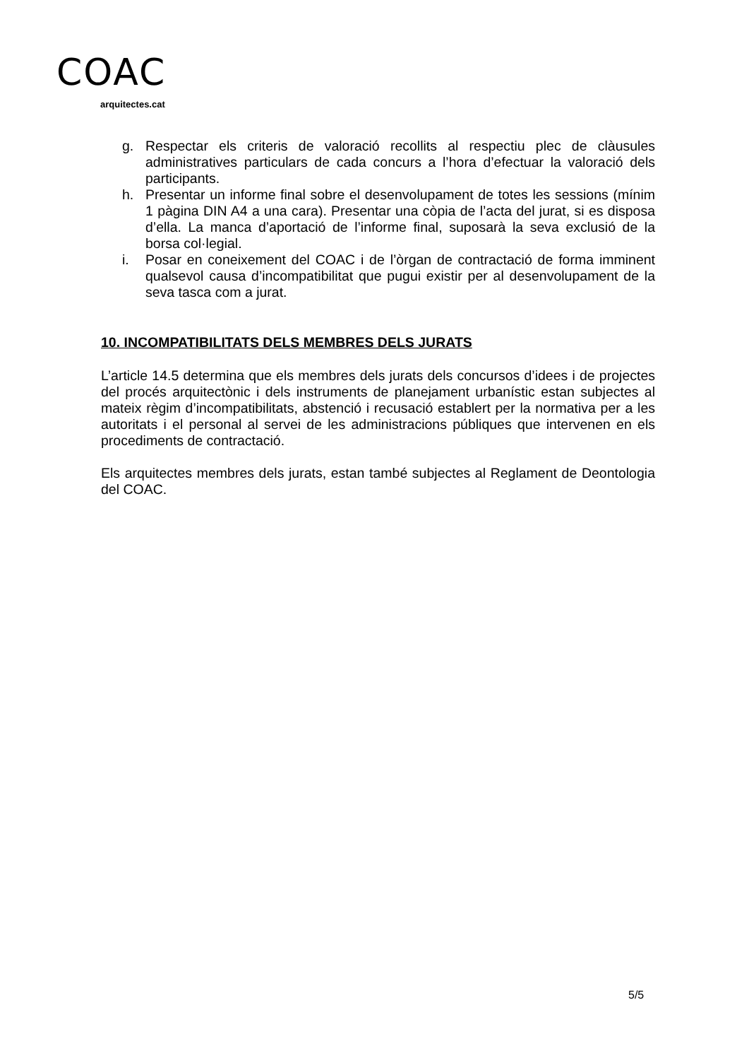COAC
arquitectes.cat
g. Respectar els criteris de valoració recollits al respectiu plec de clàusules administratives particulars de cada concurs a l’hora d’efectuar la valoració dels participants.
h. Presentar un informe final sobre el desenvolupament de totes les sessions (mínim 1 pàgina DIN A4 a una cara). Presentar una còpia de l’acta del jurat, si es disposa d’ella. La manca d’aportació de l’informe final, suposarà la seva exclusió de la borsa col·legial.
i. Posar en coneixement del COAC i de l’òrgan de contractació de forma imminent qualsevol causa d’incompatibilitat que pugui existir per al desenvolupament de la seva tasca com a jurat.
10. INCOMPATIBILITATS DELS MEMBRES DELS JURATS
L’article 14.5 determina que els membres dels jurats dels concursos d’idees i de projectes del procés arquitectònic i dels instruments de planejament urbanístic estan subjectes al mateix règim d’incompatibilitats, abstenció i recusació establert per la normativa per a les autoritats i el personal al servei de les administracions públiques que intervenen en els procediments de contractació.
Els arquitectes membres dels jurats, estan també subjectes al Reglament de Deontologia del COAC.
5/5